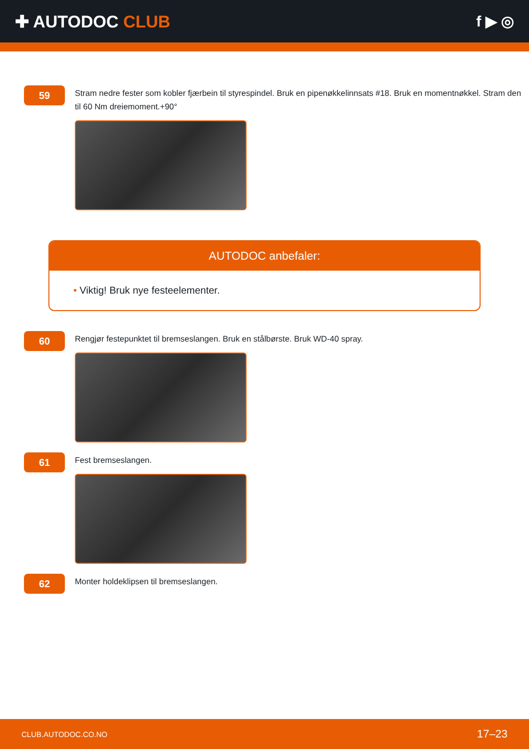✚ AUTODOC CLUB f ▶ ◎
59
Stram nedre fester som kobler fjærbein til styrespindel. Bruk en pipenøkkelinnsats #18. Bruk en momentnøkkel. Stram den til 60 Nm dreiemoment.+90°
AUTODOC anbefaler:
• Viktig! Bruk nye festeelementer.
60
Rengjør festepunktet til bremseslangen. Bruk en stålbørste. Bruk WD-40 spray.
61
Fest bremseslangen.
62
Monter holdeklipsen til bremseslangen.
CLUB.AUTODOC.CO.NO 17–23